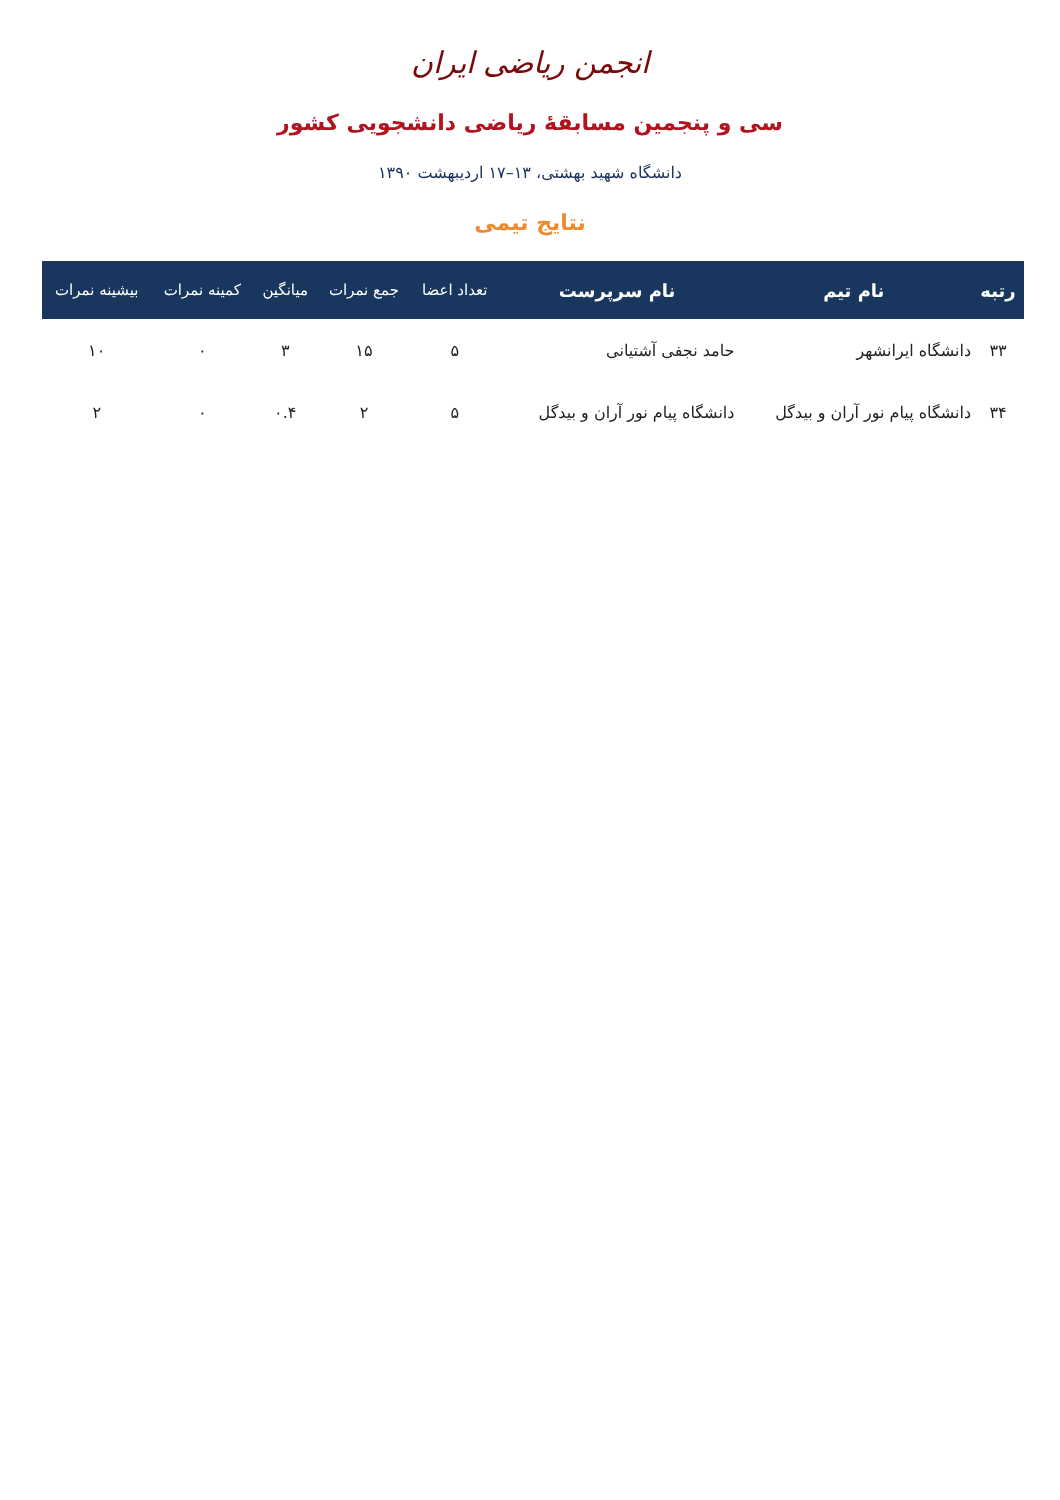انجمن ریاضی ایران
سی و پنجمین مسابقهٔ ریاضی دانشجویی کشور
دانشگاه شهید بهشتی، ۱۳–۱۷ اردیبهشت ۱۳۹۰
نتایج تیمی
| رتبه | نام تیم | نام سرپرست | تعداد اعضا | جمع نمرات | میانگین | کمینه نمرات | بیشینه نمرات |
| --- | --- | --- | --- | --- | --- | --- | --- |
| ۳۳ | دانشگاه ایرانشهر | حامد نجفی آشتیانی | ۵ | ۱۵ | ۳ | ۰ | ۱۰ |
| ۳۴ | دانشگاه پیام نور آران و بیدگل | دانشگاه پیام نور آران و بیدگل | ۵ | ۲ | ۰.۴ | ۰ | ۲ |